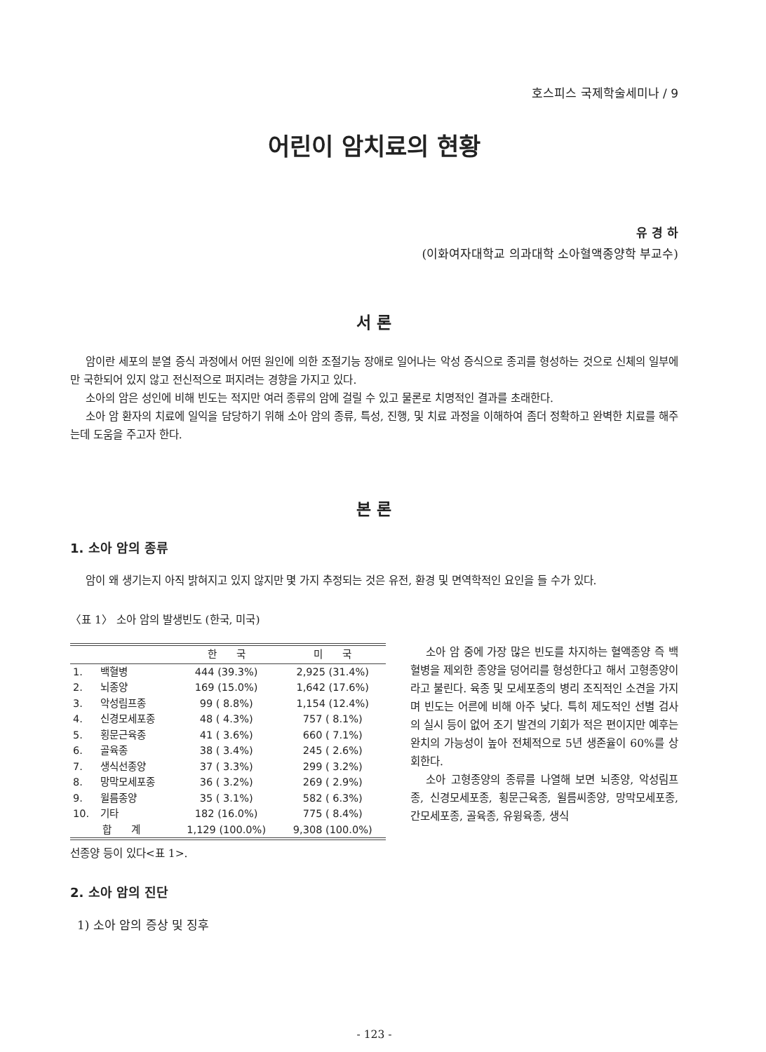호스피스 국제학술세미나 / 9
어린이 암치료의 현황
유 경 하
(이화여자대학교 의과대학 소아혈액종양학 부교수)
서 론
암이란 세포의 분열 증식 과정에서 어떤 원인에 의한 조절기능 장애로 일어나는 악성 증식으로 종괴를 형성하는 것으로 신체의 일부에만 국한되어 있지 않고 전신적으로 퍼지려는 경향을 가지고 있다.
소아의 암은 성인에 비해 빈도는 적지만 여러 종류의 암에 걸릴 수 있고 물론로 치명적인 결과를 초래한다.
소아 암 환자의 치료에 일익을 담당하기 위해 소아 암의 종류, 특성, 진행, 및 치료 과정을 이해하여 좀더 정확하고 완벽한 치료를 해주는데 도움을 주고자 한다.
본 론
1. 소아 암의 종류
암이 왜 생기는지 아직 밝혀지고 있지 않지만 몇 가지 추정되는 것은 유전, 환경 및 면역학적인 요인을 들 수가 있다.
〈표 1〉 소아 암의 발생빈도 (한국, 미국)
| | | 한 국 | 미 국 |
| --- | --- | --- | --- |
| 1. | 백혈병 | 444 (39.3%) | 2,925 (31.4%) |
| 2. | 뇌종양 | 169 (15.0%) | 1,642 (17.6%) |
| 3. | 악성림프종 | 99 ( 8.8%) | 1,154 (12.4%) |
| 4. | 신경모세포종 | 48 ( 4.3%) | 757 ( 8.1%) |
| 5. | 횡문근육종 | 41 ( 3.6%) | 660 ( 7.1%) |
| 6. | 골육종 | 38 ( 3.4%) | 245 ( 2.6%) |
| 7. | 생식선종양 | 37 ( 3.3%) | 299 ( 3.2%) |
| 8. | 망막모세포종 | 36 ( 3.2%) | 269 ( 2.9%) |
| 9. | 윌름종양 | 35 ( 3.1%) | 582 ( 6.3%) |
| 10. | 기타 | 182 (16.0%) | 775 ( 8.4%) |
| 합 계 | | 1,129 (100.0%) | 9,308 (100.0%) |
선종양 등이 있다<표 1>.
소아 암 중에 가장 많은 빈도를 차지하는 혈액종양 즉 백혈병을 제외한 종양을 덩어리를 형성한다고 해서 고형종양이라고 불린다. 육종 및 모세포종의 병리 조직적인 소견을 가지며 빈도는 어른에 비해 아주 낮다. 특히 제도적인 선별 검사의 실시 등이 없어 조기 발견의 기회가 적은 편이지만 예후는 완치의 가능성이 높아 전체적으로 5년 생존율이 60%를 상회한다.
소아 고형종양의 종류를 나열해 보면 뇌종양, 악성림프종, 신경모세포종, 횡문근육종, 윌름씨종양, 망막모세포종, 간모세포종, 골육종, 유윙육종, 생식
2. 소아 암의 진단
1) 소아 암의 증상 및 징후
- 123 -